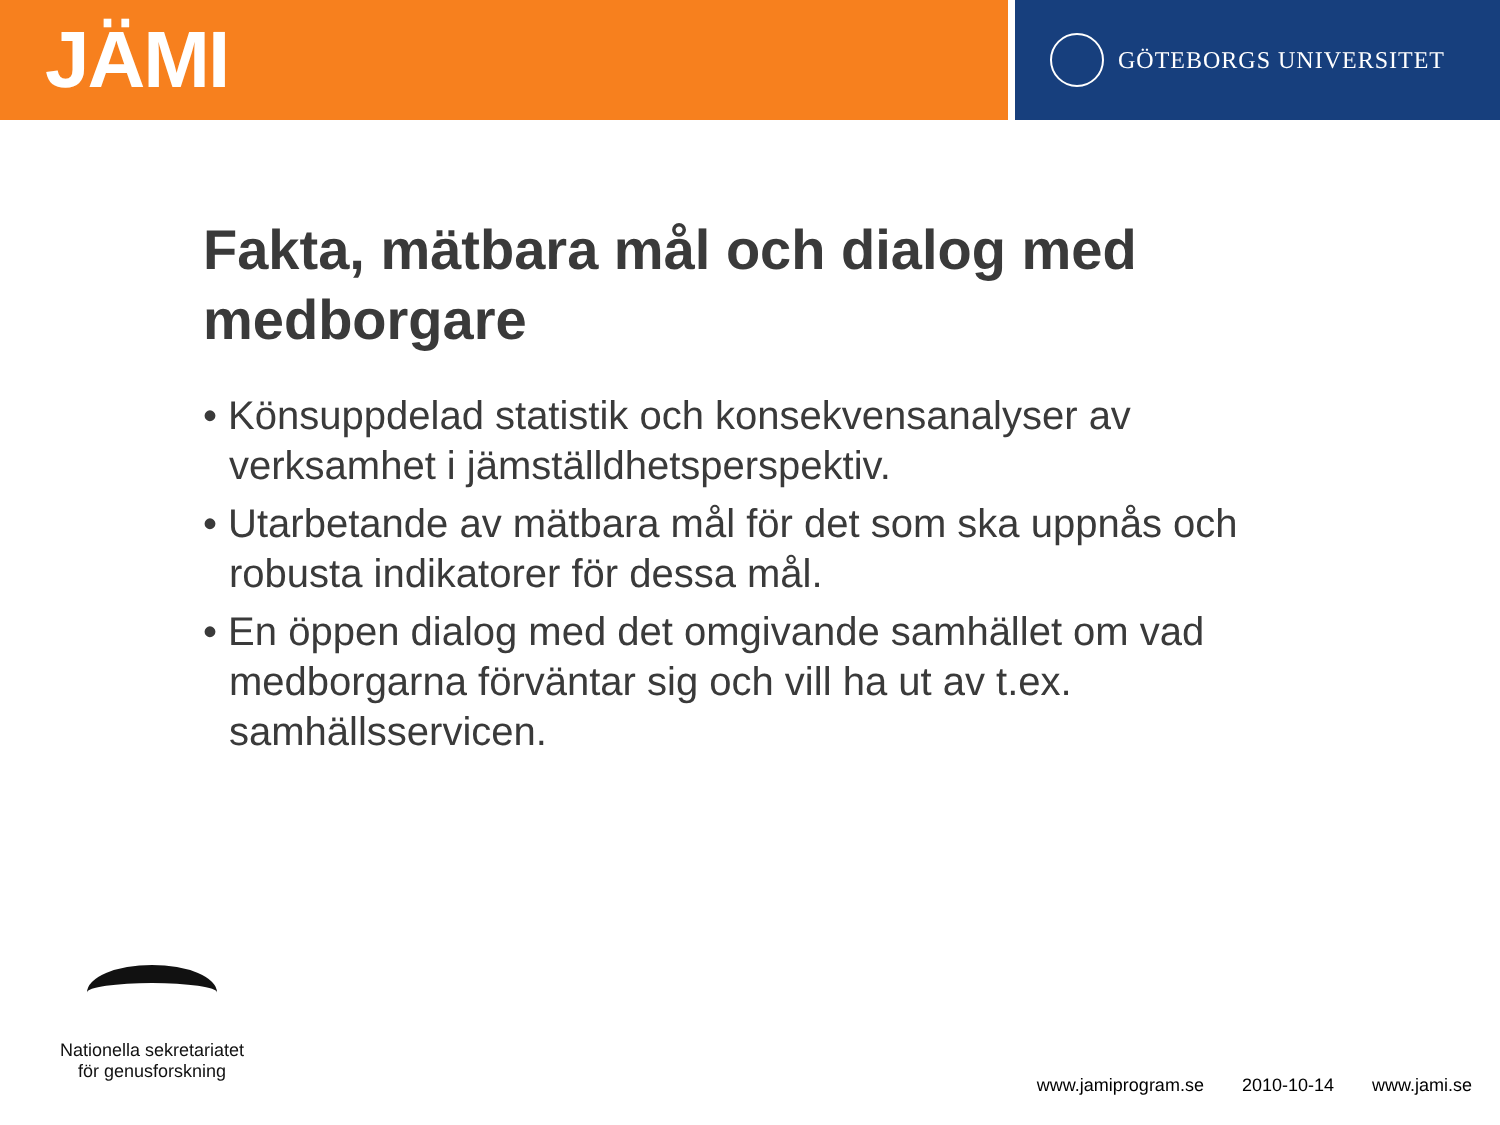JÄMI
GÖTEBORGS UNIVERSITET
Fakta, mätbara mål och dialog med medborgare
• Könsuppdelad statistik och konsekvensanalyser av verksamhet i jämställdhetsperspektiv.
• Utarbetande av mätbara mål för det som ska uppnås och robusta indikatorer för dessa mål.
• En öppen dialog med det omgivande samhället om vad medborgarna förväntar sig och vill ha ut av t.ex. samhällsservicen.
Nationella sekretariatet
för genusforskning
www.jamiprogram.se 2010-10-14 www.jami.se